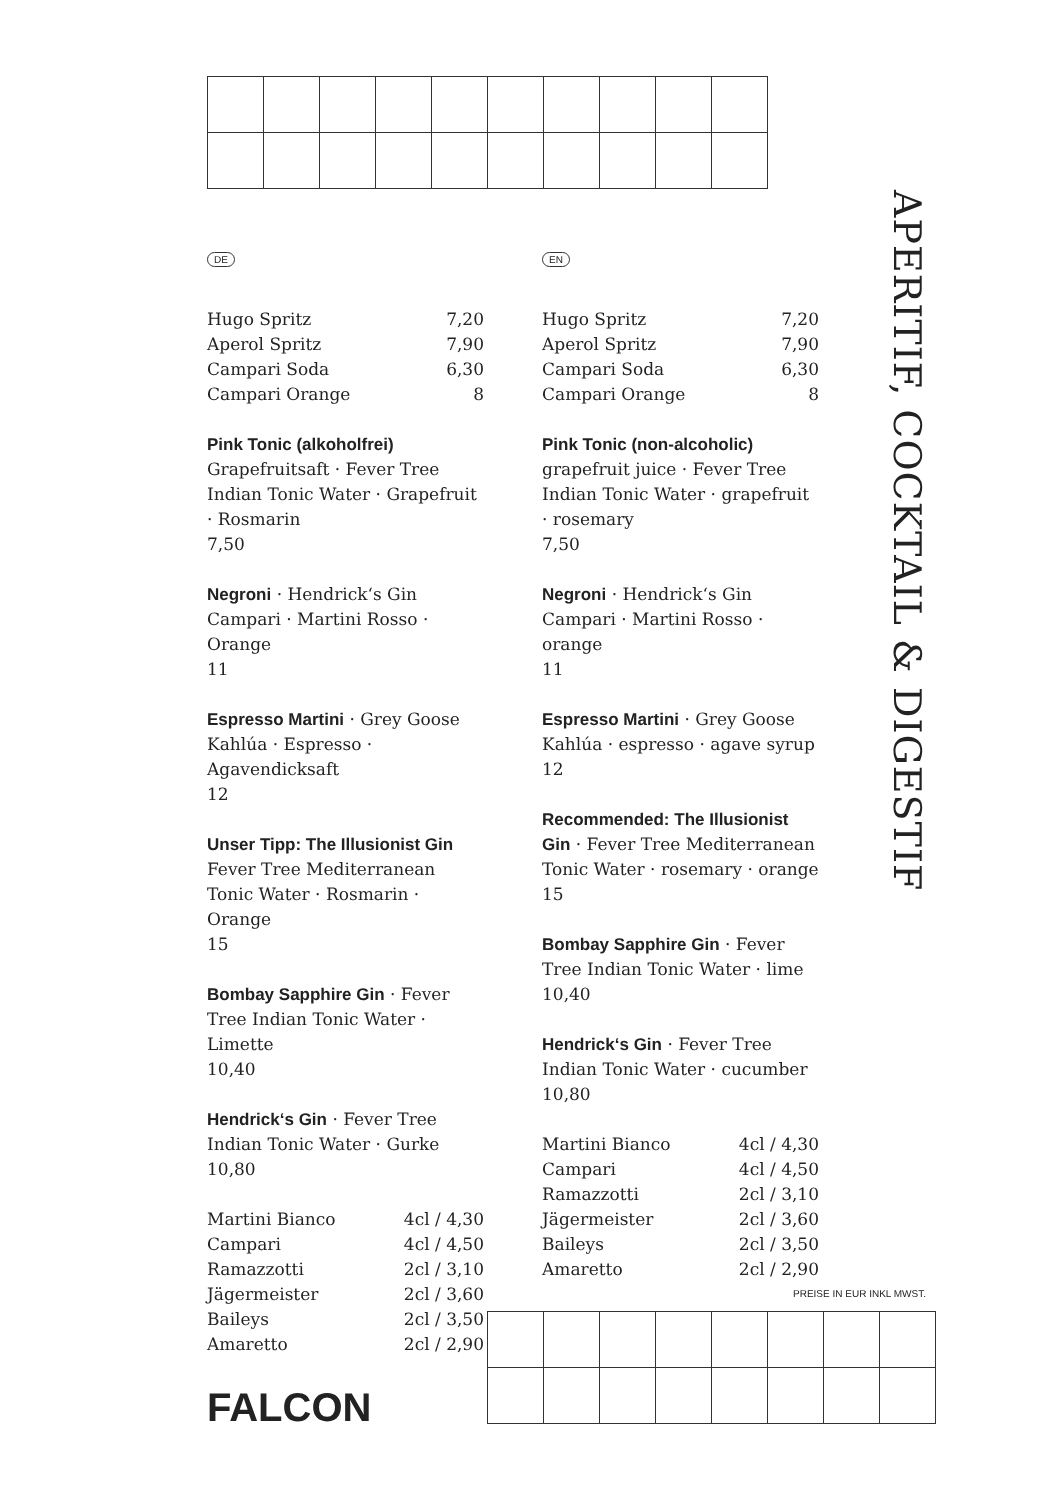DE
Hugo Spritz 7,20
Aperol Spritz 7,90
Campari Soda 6,30
Campari Orange 8
Pink Tonic (alkoholfrei)
Grapefruitsaft · Fever Tree Indian Tonic Water · Grapefruit · Rosmarin
7,50
Negroni · Hendrick‘s Gin
Campari · Martini Rosso · Orange
11
Espresso Martini · Grey Goose
Kahlúa · Espresso · Agavendicksaft
12
Unser Tipp: The Illusionist Gin
Fever Tree Mediterranean Tonic Water · Rosmarin · Orange
15
Bombay Sapphire Gin · Fever Tree Indian Tonic Water · Limette
10,40
Hendrick‘s Gin · Fever Tree Indian Tonic Water · Gurke
10,80
Martini Bianco 4cl / 4,30
Campari 4cl / 4,50
Ramazzotti 2cl / 3,10
Jägermeister 2cl / 3,60
Baileys 2cl / 3,50
Amaretto 2cl / 2,90
EN
Hugo Spritz 7,20
Aperol Spritz 7,90
Campari Soda 6,30
Campari Orange 8
Pink Tonic (non-alcoholic)
grapefruit juice · Fever Tree Indian Tonic Water · grapefruit · rosemary
7,50
Negroni · Hendrick‘s Gin
Campari · Martini Rosso · orange
11
Espresso Martini · Grey Goose
Kahlúa · espresso · agave syrup
12
Recommended: The Illusionist Gin · Fever Tree Mediterranean Tonic Water · rosemary · orange
15
Bombay Sapphire Gin · Fever Tree Indian Tonic Water · lime
10,40
Hendrick‘s Gin · Fever Tree Indian Tonic Water · cucumber
10,80
Martini Bianco 4cl / 4,30
Campari 4cl / 4,50
Ramazzotti 2cl / 3,10
Jägermeister 2cl / 3,60
Baileys 2cl / 3,50
Amaretto 2cl / 2,90
APERITIF, COCKTAIL & DIGESTIF
PREISE IN EUR INKL MWST.
FALCON